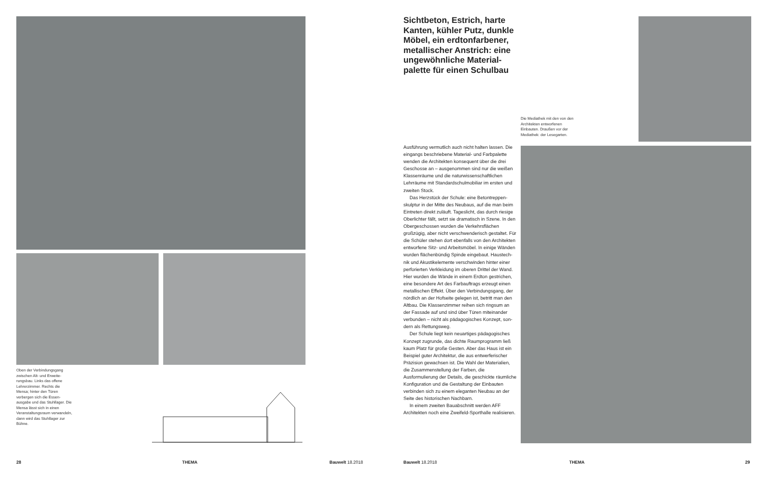Oben der Verbindungsgang zwischen Alt- und Erweite­rungsbau. Links das offene Lehrerzimmer. Rechts die Mensa; hinter den Türen verbergen sich die Essen­ausgabe und das Stuhlla­ger. Die Mensa lässt sich in einen Veranstaltungsraum verwandeln, dann wird das Stuhllager zur Bühne.
Sichtbeton, Estrich, harte Kanten, kühler Putz, dunkle Möbel, ein erdtonfarbener, metallischer Anstrich: eine ungewöhnliche Material­palette für einen Schulbau
Die Mediathek mit den von den Architekten entworfe­nen Einbauten. Draußen vor der Mediathek: der Lese­garten.
Ausführung vermutlich auch nicht halten lassen. Die eingangs beschriebene Material- und Farb­palette wenden die Architekten konsequent über die drei Geschosse an – ausgenommen sind nur die weißen Klassenräume und die naturwissen­schaftlichen Lehrräume mit Standardschulmobi­liar im ersten und zweiten Stock.
Das Herzstück der Schule: eine Betontreppen­skulptur in der Mitte des Neubaus, auf die man beim Eintreten direkt zuläuft. Tageslicht, das durch riesige Oberlichter fällt, setzt sie drama­tisch in Szene. In den Obergeschossen wurden die Verkehrsflächen großzügig, aber nicht ver­schwenderisch gestaltet. Für die Schüler stehen dort ebenfalls von den Architekten entworfene Sitz- und Arbeitsmöbel. In einige Wänden wur­den flächenbündig Spinde eingebaut. Haustech­nik und Akustikelemente verschwinden hinter einer perforierten Verkleidung im oberen Drittel der Wand. Hier wurden die Wände in einem Erd­ton gestrichen, eine besondere Art des Farbauf­trags erzeugt einen metallischen Effekt. Über den Verbindungsgang, der nördlich an der Hof­seite gelegen ist, betritt man den Altbau. Die Klassenzimmer reihen sich ringsum an der Fas­sade auf und sind über Türen miteinander ver­bunden – nicht als pädagogisches Konzept, son­dern als Rettungsweg.
Der Schule liegt kein neuartiges pädagogi­sches Konzept zugrunde, das dichte Raumpro­gramm ließ kaum Platz für große Gesten. Aber das Haus ist ein Beispiel guter Architektur, die aus entwerferischer Präzision gewachsen ist. Die Wahl der Materialien, die Zusammenstellung der Farben, die Ausformulierung der Details, die geschickte räumliche Konfiguration und die Gestaltung der Einbauten verbinden sich zu ei­nem eleganten Neubau an der Seite des histori­schen Nachbarn.
In einem zweiten Bauabschnitt werden AFF Architekten noch eine Zweifeld-Sporthalle reali­sieren.
28 THEMA Bauwelt 18.2018 Bauwelt 18.2018 THEMA 29